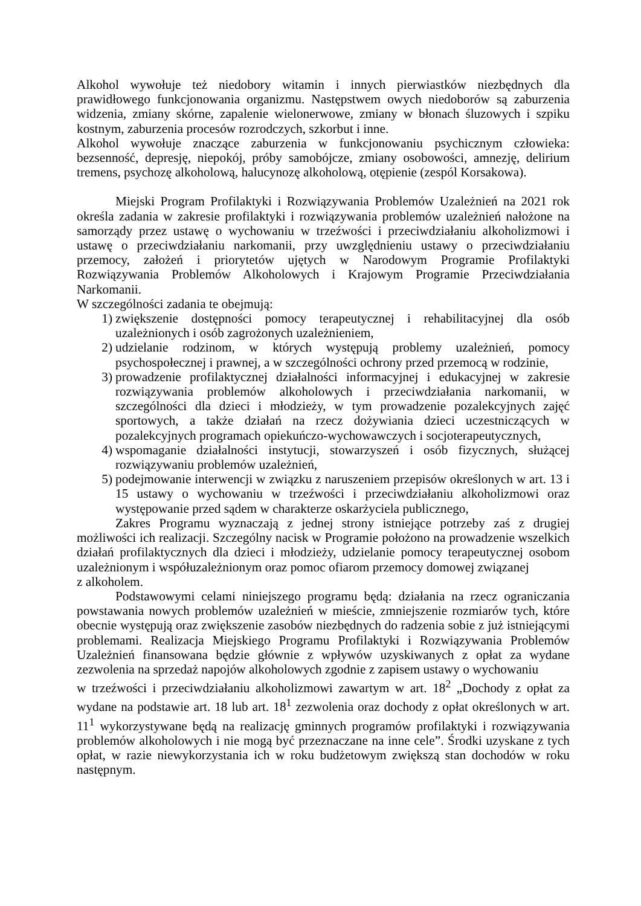Alkohol wywołuje też niedobory witamin i innych pierwiastków niezbędnych dla prawidłowego funkcjonowania organizmu. Następstwem owych niedoborów są zaburzenia widzenia, zmiany skórne, zapalenie wielonerwowe, zmiany w błonach śluzowych i szpiku kostnym, zaburzenia procesów rozrodczych, szkorbut i inne.
Alkohol wywołuje znaczące zaburzenia w funkcjonowaniu psychicznym człowieka: bezsenność, depresję, niepokój, próby samobójcze, zmiany osobowości, amnezję, delirium tremens, psychozę alkoholową, halucynozę alkoholową, otępienie (zespól Korsakowa).
Miejski Program Profilaktyki i Rozwiązywania Problemów Uzależnień na 2021 rok określa zadania w zakresie profilaktyki i rozwiązywania problemów uzależnień nałożone na samorządy przez ustawę o wychowaniu w trzeźwości i przeciwdziałaniu alkoholizmowi i ustawę o przeciwdziałaniu narkomanii, przy uwzględnieniu ustawy o przeciwdziałaniu przemocy, założeń i priorytetów ujętych w Narodowym Programie Profilaktyki Rozwiązywania Problemów Alkoholowych i Krajowym Programie Przeciwdziałania Narkomanii.
W szczególności zadania te obejmują:
1) zwiększenie dostępności pomocy terapeutycznej i rehabilitacyjnej dla osób uzależnionych i osób zagrożonych uzależnieniem,
2) udzielanie rodzinom, w których występują problemy uzależnień, pomocy psychospołecznej i prawnej, a w szczególności ochrony przed przemocą w rodzinie,
3) prowadzenie profilaktycznej działalności informacyjnej i edukacyjnej w zakresie rozwiązywania problemów alkoholowych i przeciwdziałania narkomanii, w szczególności dla dzieci i młodzieży, w tym prowadzenie pozalekcyjnych zajęć sportowych, a także działań na rzecz dożywiania dzieci uczestniczących w pozalekcyjnych programach opiekuńczo-wychowawczych i socjoterapeutycznych,
4) wspomaganie działalności instytucji, stowarzyszeń i osób fizycznych, służącej rozwiązywaniu problemów uzależnień,
5) podejmowanie interwencji w związku z naruszeniem przepisów określonych w art. 13 i 15 ustawy o wychowaniu w trzeźwości i przeciwdziałaniu alkoholizmowi oraz występowanie przed sądem w charakterze oskarżyciela publicznego,
Zakres Programu wyznaczają z jednej strony istniejące potrzeby zaś z drugiej możliwości ich realizacji. Szczególny nacisk w Programie położono na prowadzenie wszelkich działań profilaktycznych dla dzieci i młodzieży, udzielanie pomocy terapeutycznej osobom uzależnionym i współuzależnionym oraz pomoc ofiarom przemocy domowej związanej
z alkoholem.
Podstawowymi celami niniejszego programu będą: działania na rzecz ograniczania powstawania nowych problemów uzależnień w mieście, zmniejszenie rozmiarów tych, które obecnie występują oraz zwiększenie zasobów niezbędnych do radzenia sobie z już istniejącymi problemami. Realizacja Miejskiego Programu Profilaktyki i Rozwiązywania Problemów Uzależnień finansowana będzie głównie z wpływów uzyskiwanych z opłat za wydane zezwolenia na sprzedaż napojów alkoholowych zgodnie z zapisem ustawy o wychowaniu
w trzeźwości i przeciwdziałaniu alkoholizmowi zawartym w art. 18<sup>2</sup> „Dochody z opłat za wydane na podstawie art. 18 lub art. 18<sup>1</sup> zezwolenia oraz dochody z opłat określonych w art. 11<sup>1</sup> wykorzystywane będą na realizację gminnych programów profilaktyki i rozwiązywania problemów alkoholowych i nie mogą być przeznaczane na inne cele”. Środki uzyskane z tych opłat, w razie niewykorzystania ich w roku budżetowym zwiększą stan dochodów w roku następnym.